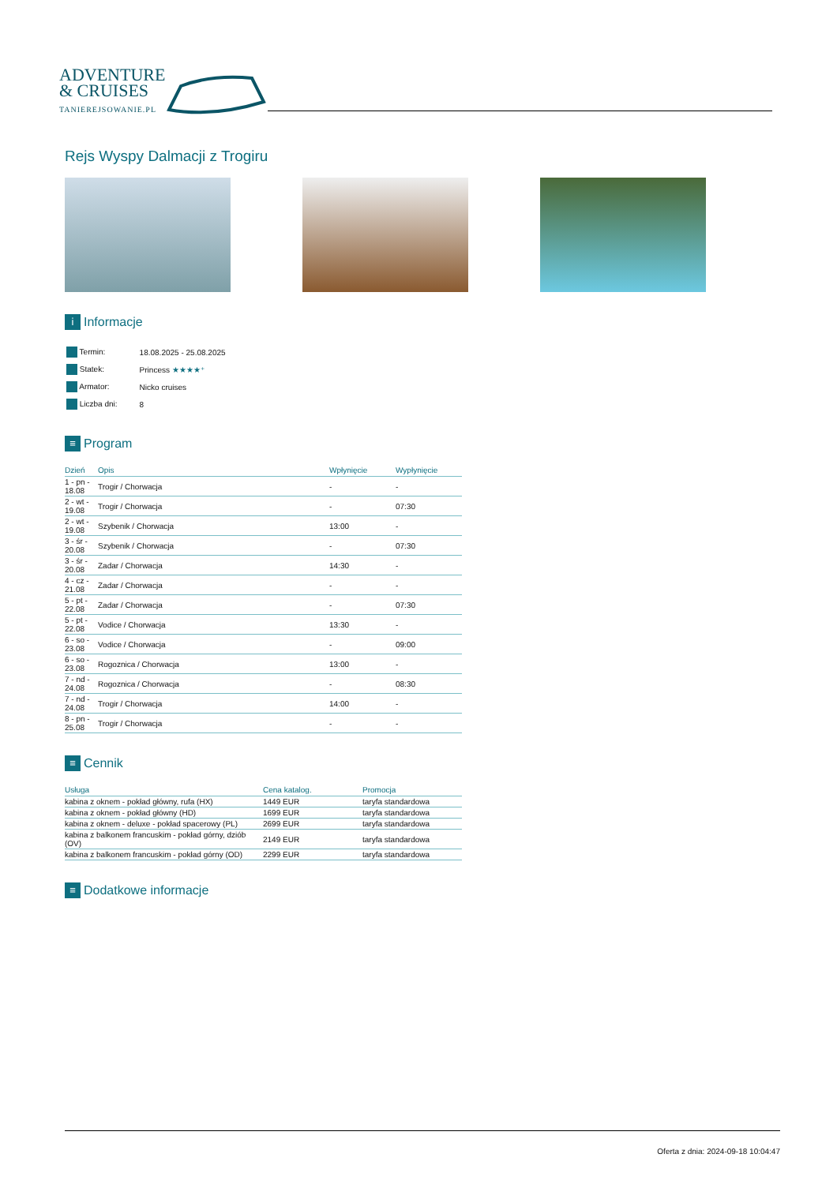ADVENTURE
& CRUISES
TANIEREJSOWANIE.PL
Rejs Wyspy Dalmacji z Trogiru
i Informacje
| Termin: | 18.08.2025 - 25.08.2025 |
| Statek: | Princess ★★★★⁺ |
| Armator: | Nicko cruises |
| Liczba dni: | 8 |
≡ Program
| Dzień | Opis | Wpłynięcie | Wypłynięcie |
| --- | --- | --- | --- |
| 1 - pn - 18.08 | Trogir / Chorwacja | - | - |
| 2 - wt - 19.08 | Trogir / Chorwacja | - | 07:30 |
| 2 - wt - 19.08 | Szybenik / Chorwacja | 13:00 | - |
| 3 - śr - 20.08 | Szybenik / Chorwacja | - | 07:30 |
| 3 - śr - 20.08 | Zadar / Chorwacja | 14:30 | - |
| 4 - cz - 21.08 | Zadar / Chorwacja | - | - |
| 5 - pt - 22.08 | Zadar / Chorwacja | - | 07:30 |
| 5 - pt - 22.08 | Vodice / Chorwacja | 13:30 | - |
| 6 - so - 23.08 | Vodice / Chorwacja | - | 09:00 |
| 6 - so - 23.08 | Rogoznica / Chorwacja | 13:00 | - |
| 7 - nd - 24.08 | Rogoznica / Chorwacja | - | 08:30 |
| 7 - nd - 24.08 | Trogir / Chorwacja | 14:00 | - |
| 8 - pn - 25.08 | Trogir / Chorwacja | - | - |
≡ Cennik
| Usługa | Cena katalog. | Promocja |
| --- | --- | --- |
| kabina z oknem - pokład główny, rufa (HX) | 1449 EUR | taryfa standardowa |
| kabina z oknem - pokład główny (HD) | 1699 EUR | taryfa standardowa |
| kabina z oknem - deluxe - pokład spacerowy (PL) | 2699 EUR | taryfa standardowa |
| kabina z balkonem francuskim - pokład górny, dziób (OV) | 2149 EUR | taryfa standardowa |
| kabina z balkonem francuskim - pokład górny (OD) | 2299 EUR | taryfa standardowa |
≡ Dodatkowe informacje
Oferta z dnia: 2024-09-18 10:04:47